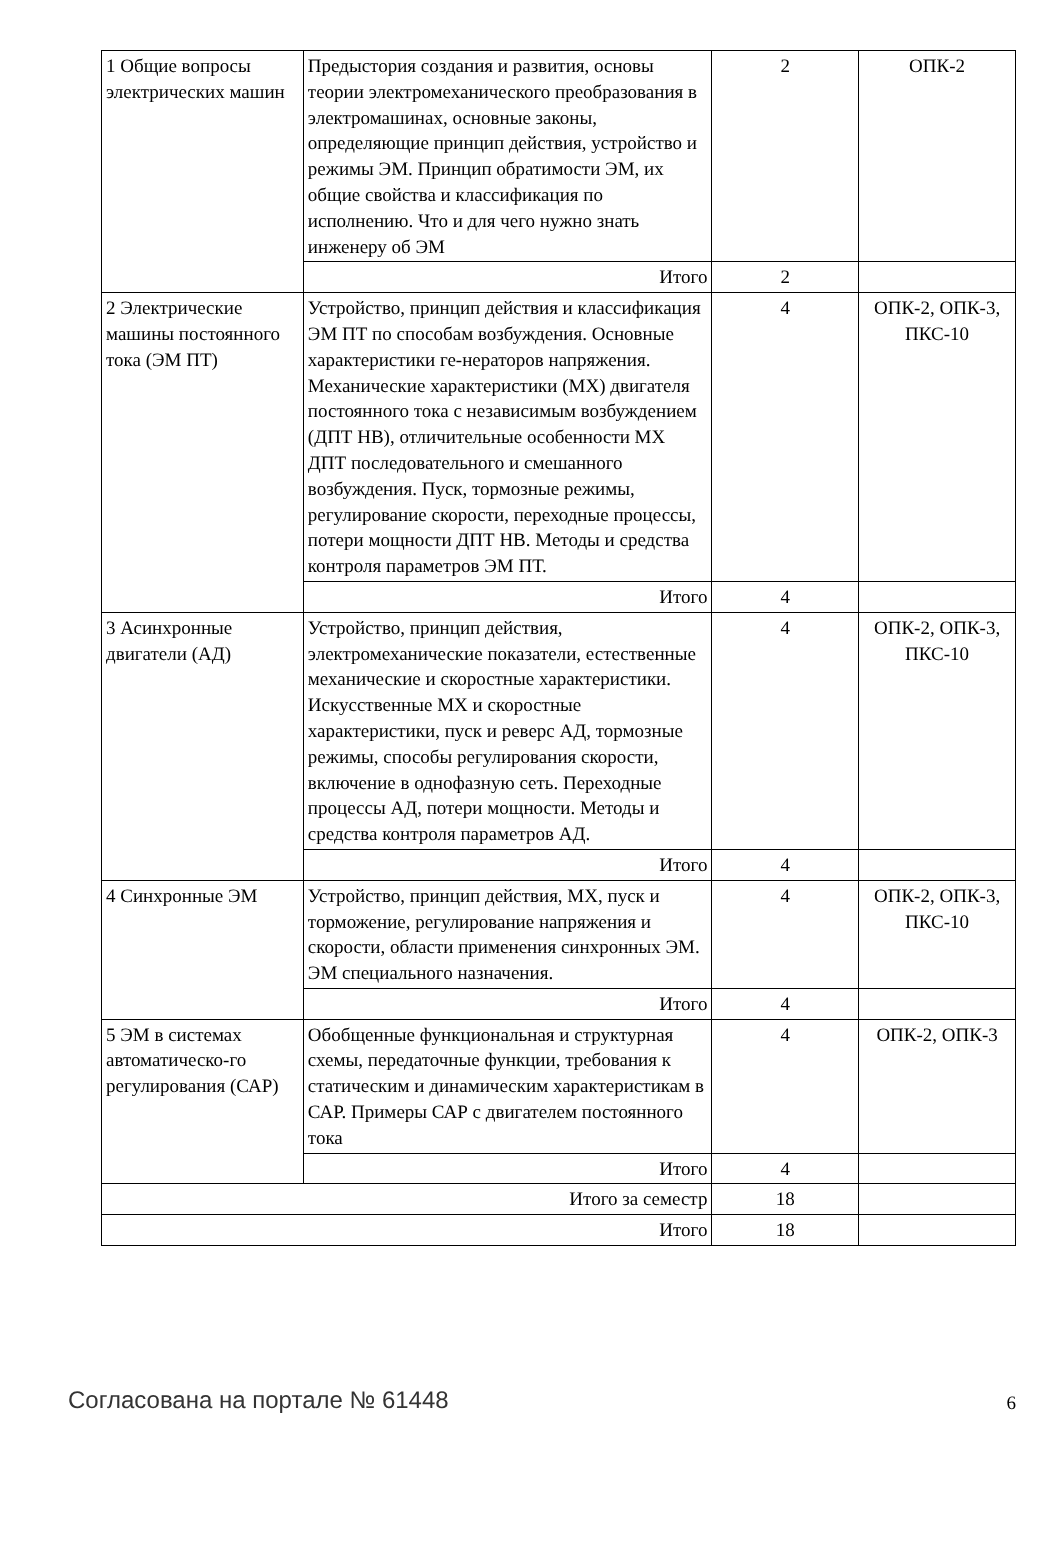| 1 Общие вопросы электрических машин | Предыстория создания и развития, основы теории электромеханического преобразования в электромашинах, основные законы, определяющие принцип действия, устройство и режимы ЭМ. Принцип обратимости ЭМ, их общие свойства и классификация по исполнению. Что и для чего нужно знать инженеру об ЭМ | 2 | ОПК-2 |
| | Итого | 2 | |
| 2 Электрические машины постоянного тока (ЭМ ПТ) | Устройство, принцип действия и классификация ЭМ ПТ по способам возбуждения. Основные характеристики ге-нераторов напряжения. Механические характеристики (МХ) двигателя постоянного тока с независимым возбуждением (ДПТ НВ), отличительные особенности МХ ДПТ последовательного и смешанного возбуждения. Пуск, тормозные режимы, регулирование скорости, переходные процессы, потери мощности ДПТ НВ. Методы и средства контроля параметров ЭМ ПТ. | 4 | ОПК-2, ОПК-3, ПКС-10 |
| | Итого | 4 | |
| 3 Асинхронные двигатели (АД) | Устройство, принцип действия, электромеханические показатели, естественные механические и скоростные характеристики. Искусственные МХ и скоростные характеристики, пуск и реверс АД, тормозные режимы, способы регулирования скорости, включение в однофазную сеть. Переходные процессы АД, потери мощности. Методы и средства контроля параметров АД. | 4 | ОПК-2, ОПК-3, ПКС-10 |
| | Итого | 4 | |
| 4 Синхронные ЭМ | Устройство, принцип действия, МХ, пуск и торможение, регулирование напряжения и скорости, области применения синхронных ЭМ. ЭМ специального назначения. | 4 | ОПК-2, ОПК-3, ПКС-10 |
| | Итого | 4 | |
| 5 ЭМ в системах автоматическо-го регулирования (САР) | Обобщенные функциональная и структурная схемы, передаточные функции, требования к статическим и динамическим характеристикам в САР. Примеры САР с двигателем постоянного тока | 4 | ОПК-2, ОПК-3 |
| | Итого | 4 | |
| Итого за семестр | | 18 | |
| Итого | | 18 | |
Согласована на портале № 61448 6